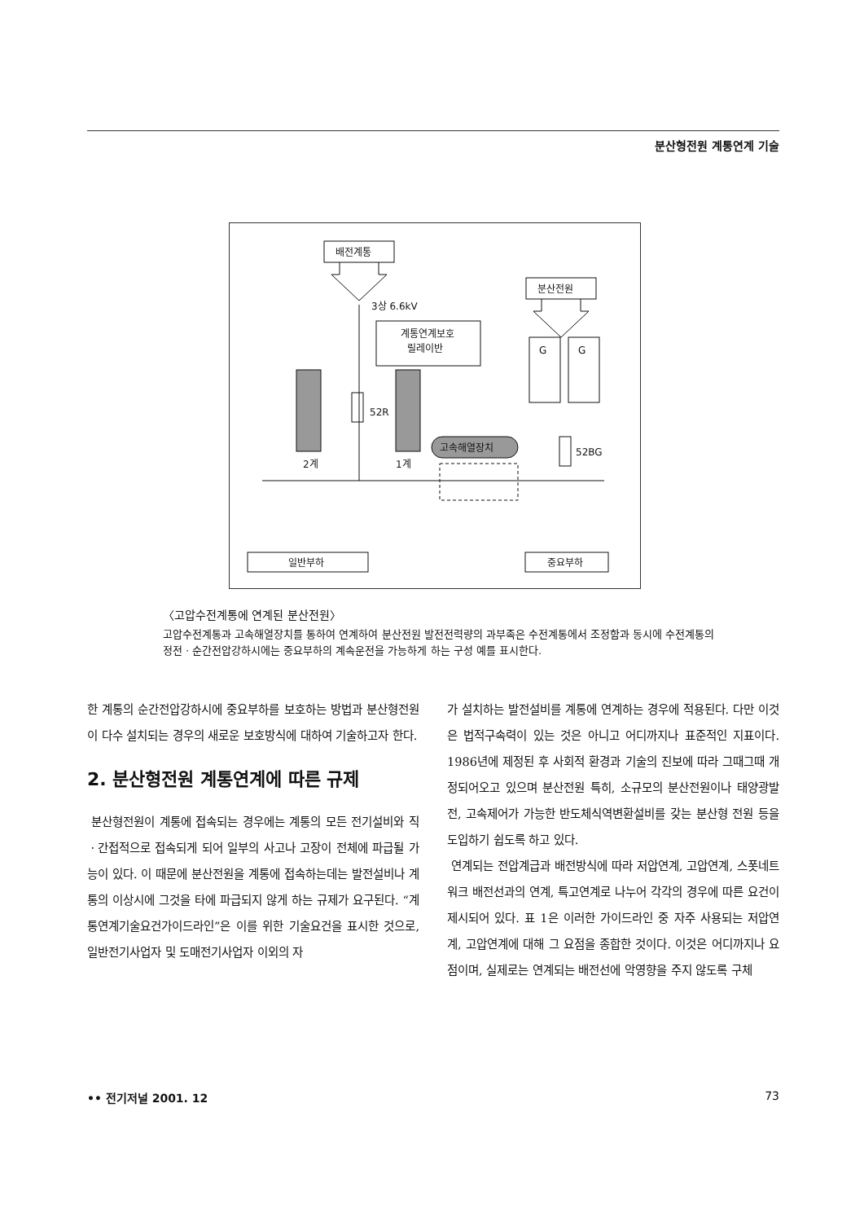분산형전원 계통연계 기술
배전계통
분산전원
3상 6.6kV
계통연계보호
릴레이반
2계
1계
52R
고속해열장치
G
G
52BG
일반부하
중요부하
〈고압수전계통에 연계된 분산전원〉
고압수전계통과 고속해열장치를 통하여 연계하여 분산전원 발전전력량의 과부족은 수전계통에서 조정함과 동시에 수전계통의 정전ㆍ순간전압강하시에는 중요부하의 계속운전을 가능하게 하는 구성 예를 표시한다.
한 계통의 순간전압강하시에 중요부하를 보호하는 방법과 분산형전원이 다수 설치되는 경우의 새로운 보호방식에 대하여 기술하고자 한다.
2. 분산형전원 계통연계에 따른 규제
분산형전원이 계통에 접속되는 경우에는 계통의 모든 전기설비와 직ㆍ간접적으로 접속되게 되어 일부의 사고나 고장이 전체에 파급될 가능이 있다. 이 때문에 분산전원을 계통에 접속하는데는 발전설비나 계통의 이상시에 그것을 타에 파급되지 않게 하는 규제가 요구된다. “계통연계기술요건가이드라인”은 이를 위한 기술요건을 표시한 것으로, 일반전기사업자 및 도매전기사업자 이외의 자
가 설치하는 발전설비를 계통에 연계하는 경우에 적용된다. 다만 이것은 법적구속력이 있는 것은 아니고 어디까지나 표준적인 지표이다. 1986년에 제정된 후 사회적 환경과 기술의 진보에 따라 그때그때 개정되어오고 있으며 분산전원 특히, 소규모의 분산전원이나 태양광발전, 고속제어가 가능한 반도체식역변환설비를 갖는 분산형 전원 등을 도입하기 쉽도록 하고 있다.
연계되는 전압계급과 배전방식에 따라 저압연계, 고압연계, 스폿네트워크 배전선과의 연계, 특고연계로 나누어 각각의 경우에 따른 요건이 제시되어 있다. 표 1은 이러한 가이드라인 중 자주 사용되는 저압연계, 고압연계에 대해 그 요점을 종합한 것이다. 이것은 어디까지나 요점이며, 실제로는 연계되는 배전선에 악영향을 주지 않도록 구체
•• 전기저널 2001. 12 73